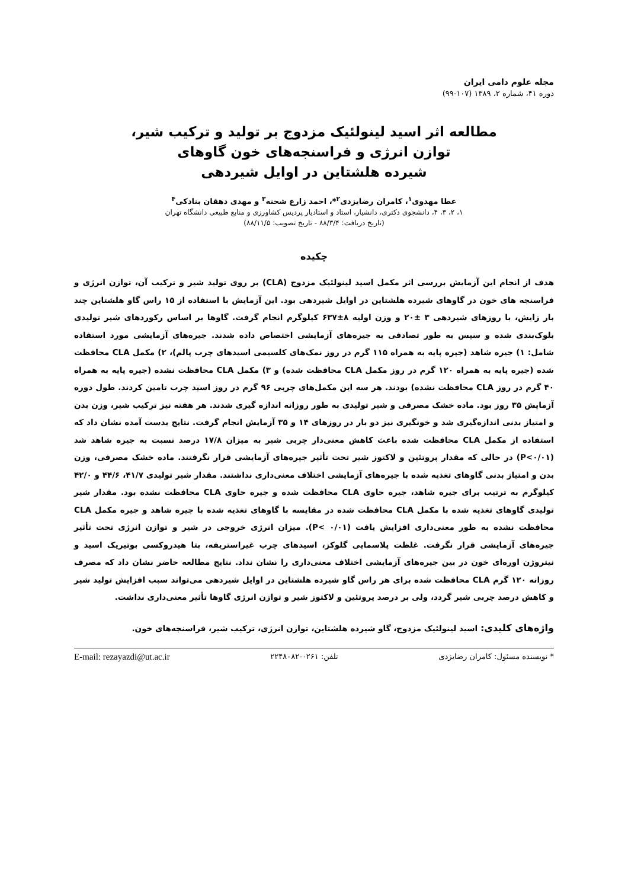مجله علوم دامی ایران
دوره ۴۱، شماره ۲، ۱۳۸۹ (۱۰۷-۹۹)
مطالعه اثر اسید لینولئیک مزدوج بر تولید و ترکیب شیر،
توازن انرژی و فراسنجه‌های خون گاوهای
شیرده هلشتاین در اوایل شیردهی
عطا مهدوی<sup>۱</sup>، کامران رضایزدی<sup>۲</sup>*، احمد زارع شحنه<sup>۳</sup> و مهدی دهقان بنادکی<sup>۴</sup>
۱، ۲، ۳، ۴، دانشجوی دکتری، دانشیار، استاد و استادیار پردیس کشاورزی و منابع طبیعی دانشگاه تهران
(تاریخ دریافت: ۸۸/۳/۴ - تاریخ تصویب: ۸۸/۱۱/۵)
چکیده
هدف از انجام این آزمایش بررسی اثر مکمل اسید لینولئیک مزدوج (CLA) بر روی تولید شیر و ترکیب آن، توازن انرژی و فراسنجه های خون در گاوهای شیرده هلشتاین در اوایل شیردهی بود. این آزمایش با استفاده از ۱۵ راس گاو هلشتاین چند بار زایش، با روزهای شیردهی ۳ ±۲۰ و وزن اولیه ۸±۶۳۷ کیلوگرم انجام گرفت. گاوها بر اساس رکوردهای شیر تولیدی بلوک‌بندی شده و سپس به طور تصادفی به جیره‌های آزمایشی اختصاص داده شدند. جیره‌های آزمایشی مورد استفاده شامل: ۱) جیره شاهد (جیره پایه به همراه ۱۱۵ گرم در روز نمک‌های کلسیمی اسیدهای چرب پالم)، ۲) مکمل CLA محافظت شده (جیره پایه به همراه ۱۲۰ گرم در روز مکمل CLA محافظت شده) و ۳) مکمل CLA محافظت نشده (جیره پایه به همراه ۴۰ گرم در روز CLA محافظت نشده) بودند. هر سه این مکمل‌های چربی ۹۶ گرم در روز اسید چرب تامین کردند. طول دوره آزمایش ۳۵ روز بود. ماده خشک مصرفی و شیر تولیدی به طور روزانه اندازه گیری شدند. هر هفته نیز ترکیب شیر، وزن بدن و امتیاز بدنی اندازه‌گیری شد و خونگیری نیز دو بار در روزهای ۱۴ و ۳۵ آزمایش انجام گرفت. نتایج بدست آمده نشان داد که استفاده از مکمل CLA محافظت شده باعث کاهش معنی‌دار چربی شیر به میزان ۱۷/۸ درصد نسبت به جیره شاهد شد (P<۰/۰۱) در حالی که مقدار پروتئین و لاکتوز شیر تحت تأثیر جیره‌های آزمایشی قرار نگرفتند. ماده خشک مصرفی، وزن بدن و امتیاز بدنی گاوهای تغذیه شده با جیره‌های آزمایشی اختلاف معنی‌داری نداشتند. مقدار شیر تولیدی ۴۱/۷، ۴۴/۶ و ۴۲/۰ کیلوگرم به ترتیب برای جیره شاهد، جیره حاوی CLA محافظت شده و جیره حاوی CLA محافظت نشده بود. مقدار شیر تولیدی گاوهای تغذیه شده با مکمل CLA محافظت شده در مقایسه با گاوهای تغذیه شده با جیره شاهد و جیره مکمل CLA محافظت نشده به طور معنی‌داری افزایش یافت (P< ۰/۰۱). میزان انرژی خروجی در شیر و توازن انرژی تحت تأثیر جیره‌های آزمایشی قرار نگرفت. غلظت پلاسمایی گلوکز، اسیدهای چرب غیراستریفه، بتا هیدروکسی بوتیریک اسید و نیتروژن اوره‌ای خون در بین جیره‌های آزمایشی اختلاف معنی‌داری را نشان نداد. نتایج مطالعه حاضر نشان داد که مصرف روزانه ۱۲۰ گرم CLA محافظت شده برای هر راس گاو شیرده هلشتاین در اوایل شیردهی می‌تواند سبب افزایش تولید شیر و کاهش درصد چربی شیر گردد، ولی بر درصد پروتئین و لاکتوز شیر و توازن انرژی گاوها تأثیر معنی‌داری نداشت.
واژه‌های کلیدی: اسید لینولئیک مزدوج، گاو شیرده هلشتاین، توازن انرژی، ترکیب شیر، فراسنجه‌های خون.
* نویسنده مسئول: کامران رضایزدی تلفن: ۰۲۶۱-۲۲۴۸۰۸۲ E-mail: rezayazdi@ut.ac.ir